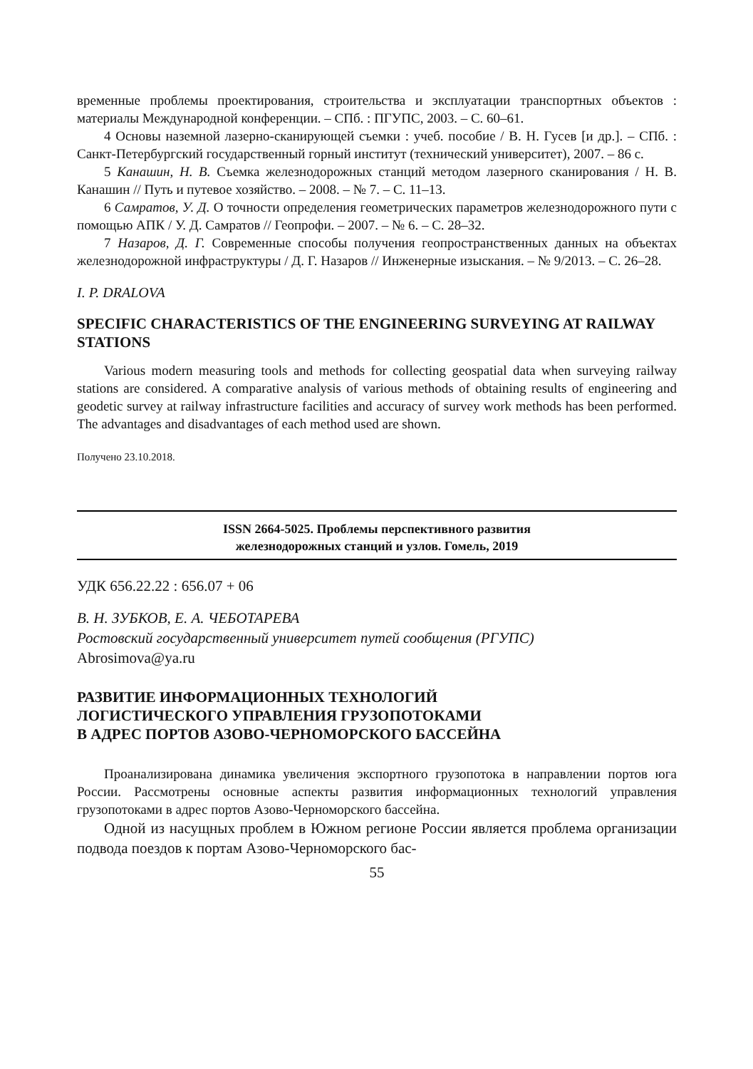временные проблемы проектирования, строительства и эксплуатации транспортных объектов : материалы Международной конференции. – СПб. : ПГУПС, 2003. – С. 60–61.
4 Основы наземной лазерно-сканирующей съемки : учеб. пособие / В. Н. Гусев [и др.]. – СПб. : Санкт-Петербургский государственный горный институт (технический университет), 2007. – 86 с.
5 Канашин, Н. В. Съемка железнодорожных станций методом лазерного сканирования / Н. В. Канашин // Путь и путевое хозяйство. – 2008. – № 7. – С. 11–13.
6 Самратов, У. Д. О точности определения геометрических параметров железнодорожного пути с помощью АПК / У. Д. Самратов // Геопрофи. – 2007. – № 6. – С. 28–32.
7 Назаров, Д. Г. Современные способы получения геопространственных данных на объектах железнодорожной инфраструктуры / Д. Г. Назаров // Инженерные изыскания. – № 9/2013. – С. 26–28.
I. P. DRALOVA
SPECIFIC CHARACTERISTICS OF THE ENGINEERING SURVEYING AT RAILWAY STATIONS
Various modern measuring tools and methods for collecting geospatial data when surveying railway stations are considered. A comparative analysis of various methods of obtaining results of engineering and geodetic survey at railway infrastructure facilities and accuracy of survey work methods has been performed. The advantages and disadvantages of each method used are shown.
Получено 23.10.2018.
ISSN 2664-5025. Проблемы перспективного развития
железнодорожных станций и узлов. Гомель, 2019
УДК 656.22.22 : 656.07 + 06
В. Н. ЗУБКОВ, Е. А. ЧЕБОТАРЕВА
Ростовский государственный университет путей сообщения (РГУПС)
Abrosimova@ya.ru
РАЗВИТИЕ ИНФОРМАЦИОННЫХ ТЕХНОЛОГИЙ
ЛОГИСТИЧЕСКОГО УПРАВЛЕНИЯ ГРУЗОПОТОКАМИ
В АДРЕС ПОРТОВ АЗОВО-ЧЕРНОМОРСКОГО БАССЕЙНА
Проанализирована динамика увеличения экспортного грузопотока в направлении портов юга России. Рассмотрены основные аспекты развития информационных технологий управления грузопотоками в адрес портов Азово-Черноморского бассейна.
Одной из насущных проблем в Южном регионе России является проблема организации подвода поездов к портам Азово-Черноморского бас-
55